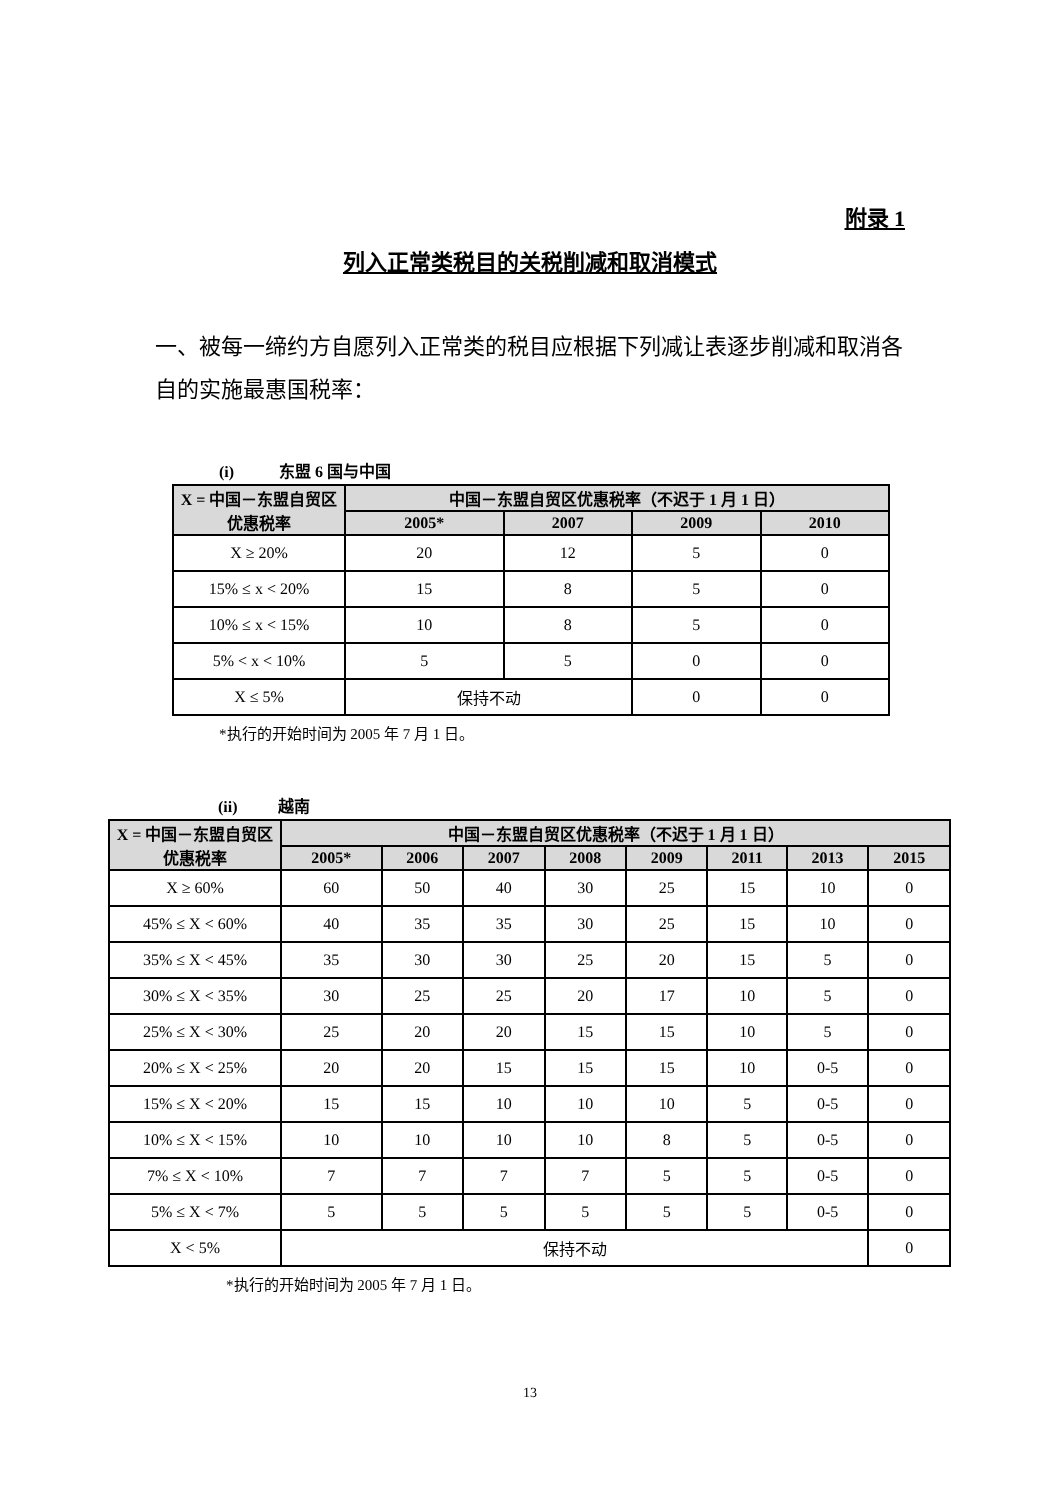附录 1
列入正常类税目的关税削减和取消模式
一、被每一缔约方自愿列入正常类的税目应根据下列减让表逐步削减和取消各自的实施最惠国税率：
(i) 东盟 6 国与中国
| X = 中国－东盟自贸区优惠税率 | 中国－东盟自贸区优惠税率（不迟于 1 月 1 日） | | | |
| --- | --- | --- | --- | --- |
| | 2005* | 2007 | 2009 | 2010 |
| X ≥ 20% | 20 | 12 | 5 | 0 |
| 15% ≤ x < 20% | 15 | 8 | 5 | 0 |
| 10% ≤ x < 15% | 10 | 8 | 5 | 0 |
| 5% < x < 10% | 5 | 5 | 0 | 0 |
| X ≤ 5% | 保持不动 | | 0 | 0 |
*执行的开始时间为 2005 年 7 月 1 日。
(ii) 越南
| X = 中国－东盟自贸区优惠税率 | 中国－东盟自贸区优惠税率（不迟于 1 月 1 日） | | | | | | | |
| --- | --- | --- | --- | --- | --- | --- | --- | --- |
| | 2005* | 2006 | 2007 | 2008 | 2009 | 2011 | 2013 | 2015 |
| X ≥ 60% | 60 | 50 | 40 | 30 | 25 | 15 | 10 | 0 |
| 45% ≤ X < 60% | 40 | 35 | 35 | 30 | 25 | 15 | 10 | 0 |
| 35% ≤ X < 45% | 35 | 30 | 30 | 25 | 20 | 15 | 5 | 0 |
| 30% ≤ X < 35% | 30 | 25 | 25 | 20 | 17 | 10 | 5 | 0 |
| 25% ≤ X < 30% | 25 | 20 | 20 | 15 | 15 | 10 | 5 | 0 |
| 20% ≤ X < 25% | 20 | 20 | 15 | 15 | 15 | 10 | 0-5 | 0 |
| 15% ≤ X < 20% | 15 | 15 | 10 | 10 | 10 | 5 | 0-5 | 0 |
| 10% ≤ X < 15% | 10 | 10 | 10 | 10 | 8 | 5 | 0-5 | 0 |
| 7% ≤ X < 10% | 7 | 7 | 7 | 7 | 5 | 5 | 0-5 | 0 |
| 5% ≤ X < 7% | 5 | 5 | 5 | 5 | 5 | 5 | 0-5 | 0 |
| X < 5% | 保持不动 | | | | | | | 0 |
*执行的开始时间为 2005 年 7 月 1 日。
13